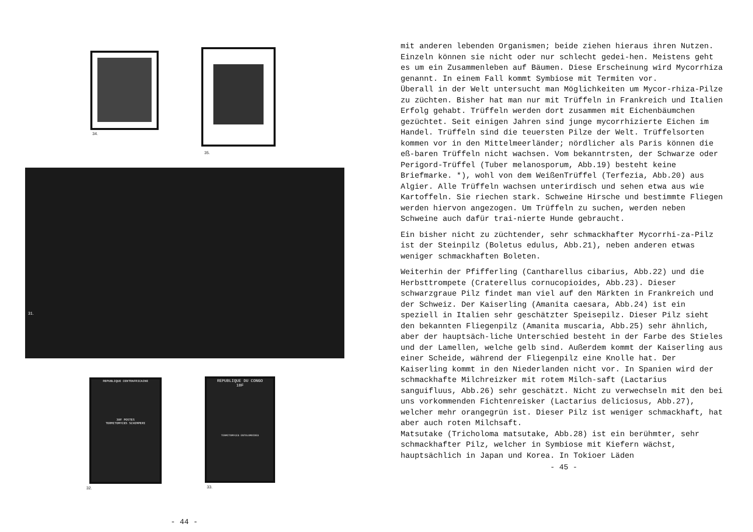34.
35.
31.
REPUBLIQUE CENTRAFRICAINE
30F POSTES
TERMITOMYCES SCHIMPERI
32.
REPUBLIQUE DU CONGO
10F
TERMITOMYCES ENTOLOMOIDES
33.
- 44 -
mit anderen lebenden Organismen; beide ziehen hieraus ihren Nutzen. Einzeln können sie nicht oder nur schlecht gedei-hen. Meistens geht es um ein Zusammenleben auf Bäumen. Diese Erscheinung wird Mycorrhiza genannt. In einem Fall kommt Symbiose mit Termiten vor.
Überall in der Welt untersucht man Möglichkeiten um Mycor-rhiza-Pilze zu züchten. Bisher hat man nur mit Trüffeln in Frankreich und Italien Erfolg gehabt. Trüffeln werden dort zusammen mit Eichenbäumchen gezüchtet. Seit einigen Jahren sind junge mycorrhizierte Eichen im Handel. Trüffeln sind die teuersten Pilze der Welt. Trüffelsorten kommen vor in den Mittelmeerländer; nördlicher als Paris können die eß-baren Trüffeln nicht wachsen. Vom bekanntrsten, der Schwarze oder Perigord-Trüffel (Tuber melanosporum, Abb.19) besteht keine Briefmarke. *), wohl von dem WeißenTrüffel (Terfezia, Abb.20) aus Algier. Alle Trüffeln wachsen unterirdisch und sehen etwa aus wie Kartoffeln. Sie riechen stark. Schweine Hirsche und bestimmte Fliegen werden hiervon angezogen. Um Trüffeln zu suchen, werden neben Schweine auch dafür trai-nierte Hunde gebraucht.
Ein bisher nicht zu züchtender, sehr schmackhafter Mycorrhi-za-Pilz ist der Steinpilz (Boletus edulus, Abb.21), neben anderen etwas weniger schmackhaften Boleten.
Weiterhin der Pfifferling (Cantharellus cibarius, Abb.22) und die Herbsttrompete (Craterellus cornucopioides, Abb.23). Dieser schwarzgraue Pilz findet man viel auf den Märkten in Frankreich und der Schweiz. Der Kaiserling (Amanita caesara, Abb.24) ist ein speziell in Italien sehr geschätzter Speisepilz. Dieser Pilz sieht den bekannten Fliegenpilz (Amanita muscaria, Abb.25) sehr ähnlich, aber der hauptsäch-liche Unterschied besteht in der Farbe des Stieles und der Lamellen, welche gelb sind. Außerdem kommt der Kaiserling aus einer Scheide, während der Fliegenpilz eine Knolle hat. Der Kaiserling kommt in den Niederlanden nicht vor. In Spanien wird der schmackhafte Milchreizker mit rotem Milch-saft (Lactarius sanguifluus, Abb.26) sehr geschätzt. Nicht zu verwechseln mit den bei uns vorkommenden Fichtenreisker (Lactarius deliciosus, Abb.27), welcher mehr orangegrün ist. Dieser Pilz ist weniger schmackhaft, hat aber auch roten Milchsaft.
Matsutake (Tricholoma matsutake, Abb.28) ist ein berühmter, sehr schmackhafter Pilz, welcher in Symbiose mit Kiefern wächst, hauptsächlich in Japan und Korea. In Tokioer Läden
- 45 -